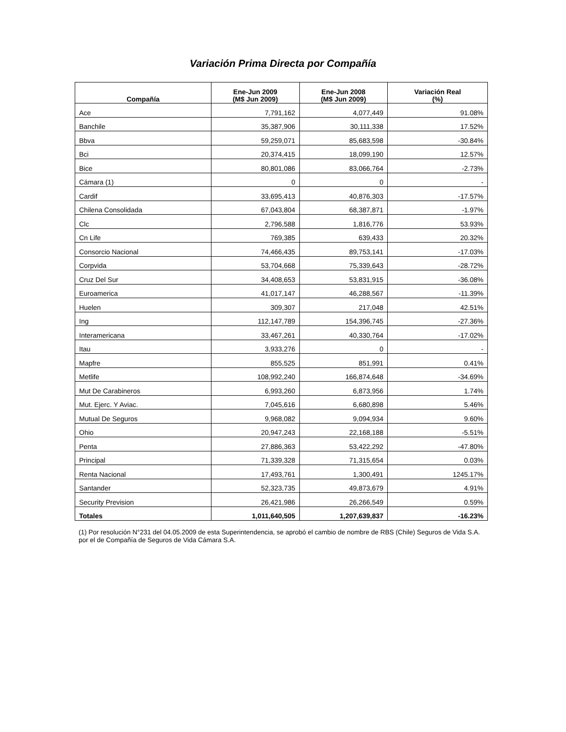Variación Prima Directa por Compañía
| Compañía | Ene-Jun 2009 (M$ Jun 2009) | Ene-Jun 2008 (M$ Jun 2009) | Variación Real (%) |
| --- | --- | --- | --- |
| Ace | 7,791,162 | 4,077,449 | 91.08% |
| Banchile | 35,387,906 | 30,111,338 | 17.52% |
| Bbva | 59,259,071 | 85,683,598 | -30.84% |
| Bci | 20,374,415 | 18,099,190 | 12.57% |
| Bice | 80,801,086 | 83,066,764 | -2.73% |
| Cámara (1) | 0 | 0 | - |
| Cardif | 33,695,413 | 40,876,303 | -17.57% |
| Chilena Consolidada | 67,043,804 | 68,387,871 | -1.97% |
| Clc | 2,796,588 | 1,816,776 | 53.93% |
| Cn Life | 769,385 | 639,433 | 20.32% |
| Consorcio Nacional | 74,466,435 | 89,753,141 | -17.03% |
| Corpvida | 53,704,668 | 75,339,643 | -28.72% |
| Cruz Del Sur | 34,408,653 | 53,831,915 | -36.08% |
| Euroamerica | 41,017,147 | 46,288,567 | -11.39% |
| Huelen | 309,307 | 217,048 | 42.51% |
| Ing | 112,147,789 | 154,396,745 | -27.36% |
| Interamericana | 33,467,261 | 40,330,764 | -17.02% |
| Itau | 3,933,276 | 0 | - |
| Mapfre | 855,525 | 851,991 | 0.41% |
| Metlife | 108,992,240 | 166,874,648 | -34.69% |
| Mut De Carabineros | 6,993,260 | 6,873,956 | 1.74% |
| Mut. Ejerc. Y Aviac. | 7,045,616 | 6,680,898 | 5.46% |
| Mutual De Seguros | 9,968,082 | 9,094,934 | 9.60% |
| Ohio | 20,947,243 | 22,168,188 | -5.51% |
| Penta | 27,886,363 | 53,422,292 | -47.80% |
| Principal | 71,339,328 | 71,315,654 | 0.03% |
| Renta Nacional | 17,493,761 | 1,300,491 | 1245.17% |
| Santander | 52,323,735 | 49,873,679 | 4.91% |
| Security Prevision | 26,421,986 | 26,266,549 | 0.59% |
| Totales | 1,011,640,505 | 1,207,639,837 | -16.23% |
(1) Por resolución N°231 del 04.05.2009 de esta Superintendencia, se aprobó el cambio de nombre de RBS (Chile) Seguros de Vida S.A. por el de Compañía de Seguros de Vida Cámara S.A.